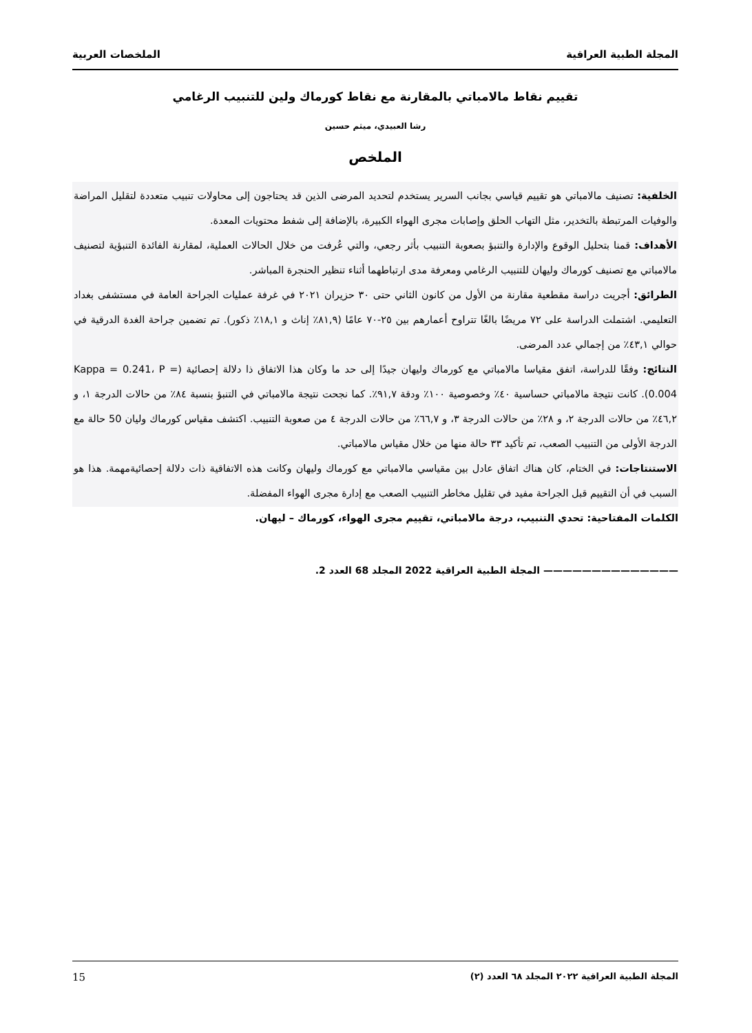المجلة الطبية العراقية الملخصات العربية
تقييم نقاط مالامباتي بالمقارنة مع نقاط كورماك ولين للتنبيب الرغامي
رشا العبيدي، ميثم حسين
الملخص
الخلفية: تصنيف مالامباتي هو تقييم قياسي بجانب السرير يستخدم لتحديد المرضى الذين قد يحتاجون إلى محاولات تنبيب متعددة لتقليل المراضة والوفيات المرتبطة بالتخدير، مثل التهاب الحلق وإصابات مجرى الهواء الكبيرة، بالإضافة إلى شفط محتويات المعدة.
الأهداف: قمنا بتحليل الوقوع والإدارة والتنبؤ بصعوبة التنبيب بأثر رجعي، والتي عُرفت من خلال الحالات العملية، لمقارنة الفائدة التنبؤية لتصنيف مالامباتي مع تصنيف كورماك وليهان للتنبيب الرغامي ومعرفة مدى ارتباطهما أثناء تنظير الحنجرة المباشر.
الطرائق: أجريت دراسة مقطعية مقارنة من الأول من كانون الثاني حتى ٣٠ حزيران ٢٠٢١ في غرفة عمليات الجراحة العامة في مستشفى بغداد التعليمي. اشتملت الدراسة على ٧٢ مريضًا بالغًا تتراوح أعمارهم بين ٢٥-٧٠ عامًا (٨١,٩٪ إناث و ١٨,١٪ ذكور). تم تضمين جراحة الغدة الدرقية في حوالي ٤٣,١٪ من إجمالي عدد المرضى.
النتائج: وفقًا للدراسة، اتفق مقياسا مالامباتي مع كورماك وليهان جيدًا إلى حد ما وكان هذا الاتفاق ذا دلالة إحصائية (Kappa = 0.241، P = 0.004). كانت نتيجة مالامباتي حساسية ٤٠٪ وخصوصية ١٠٠٪ ودقة ٩١,٧٪. كما نجحت نتيجة مالامباتي في التنبؤ بنسبة ٨٤٪ من حالات الدرجة ١، و ٤٦,٢٪ من حالات الدرجة ٢، و ٢٨٪ من حالات الدرجة ٣، و ٦٦,٧٪ من حالات الدرجة ٤ من صعوبة التنبيب. اكتشف مقياس كورماك وليان 50 حالة مع الدرجة الأولى من التنبيب الصعب، تم تأكيد ٣٣ حالة منها من خلال مقياس مالامباتي.
الاستنتاجات: في الختام، كان هناك اتفاق عادل بين مقياسي مالامباتي مع كورماك وليهان وكانت هذه الاتفاقية ذات دلالة إحصائيةمهمة. هذا هو السبب في أن التقييم قبل الجراحة مفيد في تقليل مخاطر التنبيب الصعب مع إدارة مجرى الهواء المفضلة.
الكلمات المفتاحية: تحدي التنبيب، درجة مالامباتي، تقييم مجرى الهواء، كورماك – ليهان.
—————————————— المجلة الطبية العراقية 2022 المجلد 68 العدد 2.
المجلة الطبية العراقية ٢٠٢٢ المجلد ٦٨ العدد (٢) 15